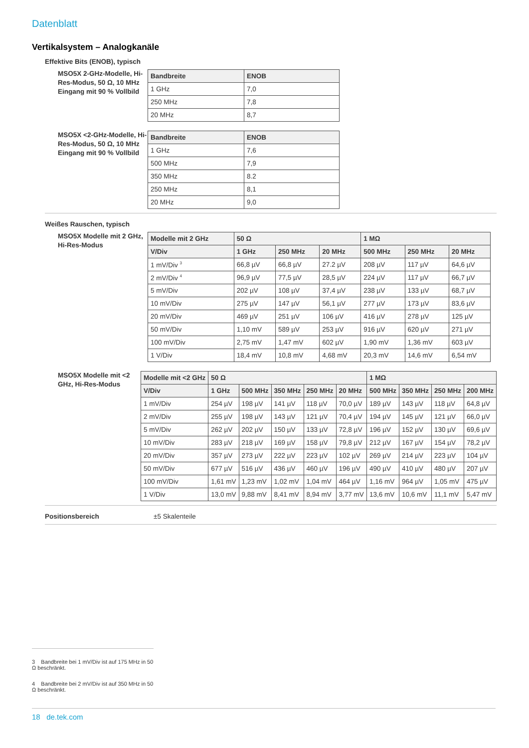Datenblatt
Vertikalsystem – Analogkanäle
Effektive Bits (ENOB), typisch
MSO5X 2-GHz-Modelle, Hi-Res-Modus, 50 Ω, 10 MHz Eingang mit 90 % Vollbild
| Bandbreite | ENOB |
| --- | --- |
| 1 GHz | 7,0 |
| 250 MHz | 7,8 |
| 20 MHz | 8,7 |
MSO5X <2-GHz-Modelle, Hi-Res-Modus, 50 Ω, 10 MHz Eingang mit 90 % Vollbild
| Bandbreite | ENOB |
| --- | --- |
| 1 GHz | 7,6 |
| 500 MHz | 7,9 |
| 350 MHz | 8.2 |
| 250 MHz | 8,1 |
| 20 MHz | 9,0 |
Weißes Rauschen, typisch
MSO5X Modelle mit 2 GHz, Hi-Res-Modus
| Modelle mit 2 GHz | 50 Ω | | | 1 MΩ | | |
| --- | --- | --- | --- | --- | --- | --- |
| V/Div | 1 GHz | 250 MHz | 20 MHz | 500 MHz | 250 MHz | 20 MHz |
| 1 mV/Div <sup>3</sup> | 66,8 µV | 66,8 µV | 27.2 µV | 208 µV | 117 µV | 64,6 µV |
| 2 mV/Div <sup>4</sup> | 96,9 µV | 77,5 µV | 28,5 µV | 224 µV | 117 µV | 66,7 µV |
| 5 mV/Div | 202 µV | 108 µV | 37,4 µV | 238 µV | 133 µV | 68,7 µV |
| 10 mV/Div | 275 µV | 147 µV | 56,1 µV | 277 µV | 173 µV | 83,6 µV |
| 20 mV/Div | 469 µV | 251 µV | 106 µV | 416 µV | 278 µV | 125 µV |
| 50 mV/Div | 1,10 mV | 589 µV | 253 µV | 916 µV | 620 µV | 271 µV |
| 100 mV/Div | 2,75 mV | 1,47 mV | 602 µV | 1,90 mV | 1,36 mV | 603 µV |
| 1 V/Div | 18,4 mV | 10,8 mV | 4,68 mV | 20,3 mV | 14,6 mV | 6,54 mV |
MSO5X Modelle mit <2 GHz, Hi-Res-Modus
| Modelle mit <2 GHz | 50 Ω | | | | | 1 MΩ | | | |
| --- | --- | --- | --- | --- | --- | --- | --- | --- | --- |
| V/Div | 1 GHz | 500 MHz | 350 MHz | 250 MHz | 20 MHz | 500 MHz | 350 MHz | 250 MHz | 200 MHz |
| 1 mV/Div | 254 µV | 198 µV | 141 µV | 118 µV | 70,0 µV | 189 µV | 143 µV | 118 µV | 64,8 µV |
| 2 mV/Div | 255 µV | 198 µV | 143 µV | 121 µV | 70,4 µV | 194 µV | 145 µV | 121 µV | 66,0 µV |
| 5 mV/Div | 262 µV | 202 µV | 150 µV | 133 µV | 72,8 µV | 196 µV | 152 µV | 130 µV | 69,6 µV |
| 10 mV/Div | 283 µV | 218 µV | 169 µV | 158 µV | 79,8 µV | 212 µV | 167 µV | 154 µV | 78,2 µV |
| 20 mV/Div | 357 µV | 273 µV | 222 µV | 223 µV | 102 µV | 269 µV | 214 µV | 223 µV | 104 µV |
| 50 mV/Div | 677 µV | 516 µV | 436 µV | 460 µV | 196 µV | 490 µV | 410 µV | 480 µV | 207 µV |
| 100 mV/Div | 1,61 mV | 1,23 mV | 1,02 mV | 1,04 mV | 464 µV | 1,16 mV | 964 µV | 1,05 mV | 475 µV |
| 1 V/Div | 13,0 mV | 9,88 mV | 8,41 mV | 8,94 mV | 3,77 mV | 13,6 mV | 10,6 mV | 11,1 mV | 5,47 mV |
Positionsbereich ±5 Skalenteile
3 Bandbreite bei 1 mV/Div ist auf 175 MHz in 50 Ω beschränkt.
4 Bandbreite bei 2 mV/Div ist auf 350 MHz in 50 Ω beschränkt.
18 de.tek.com